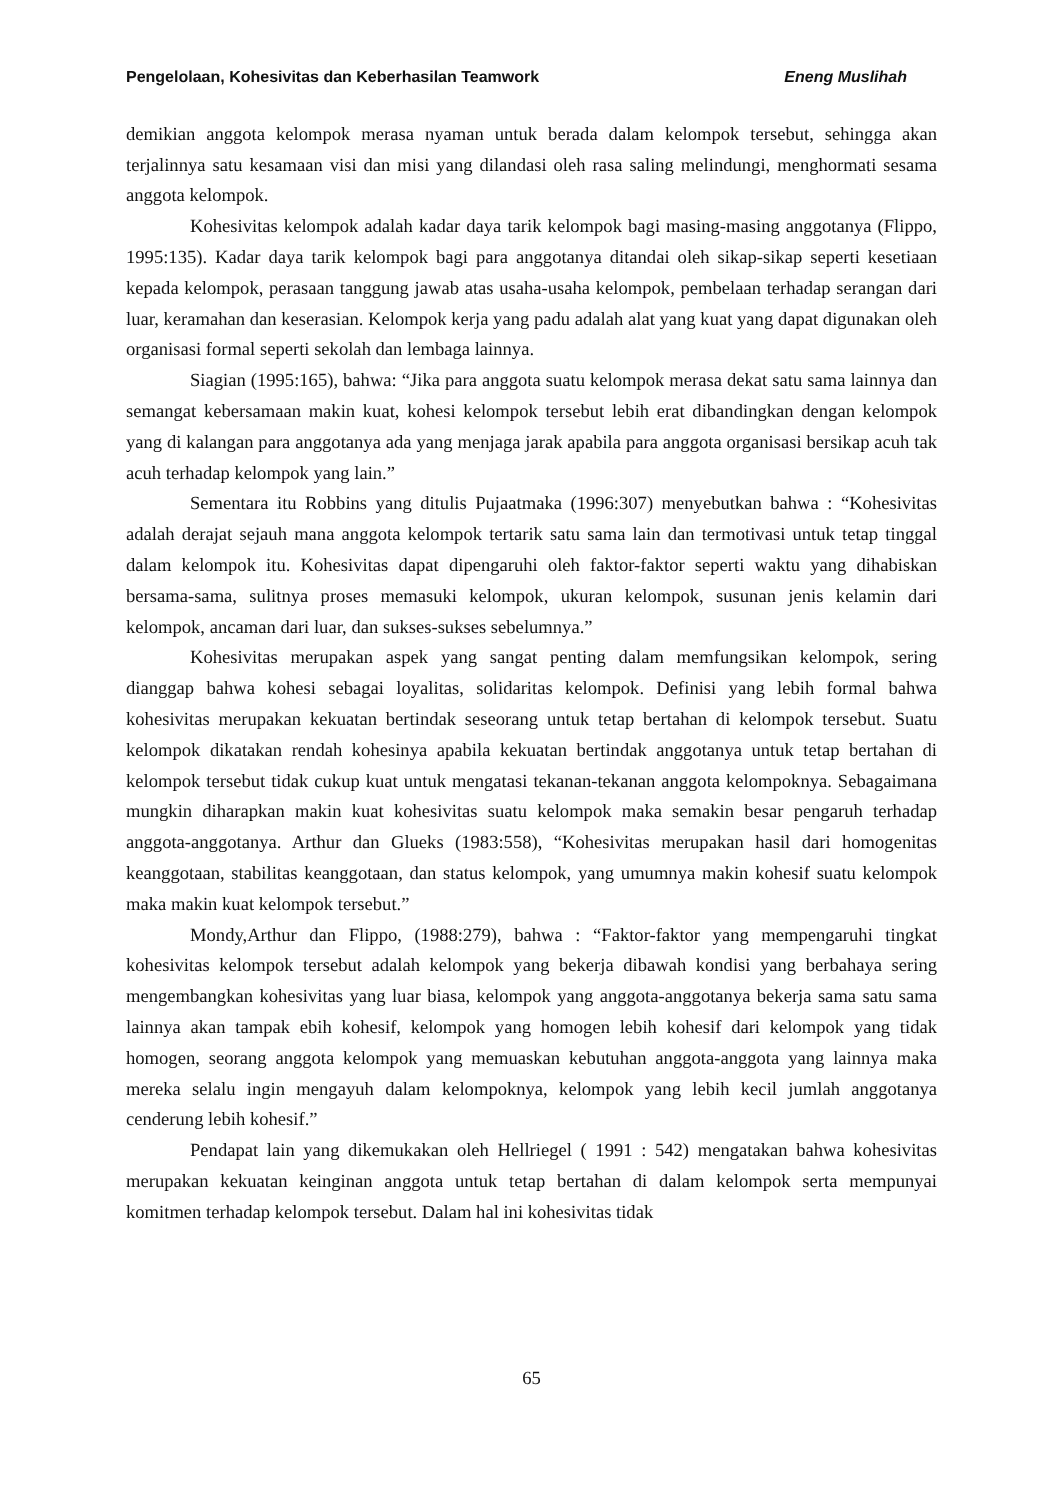Pengelolaan, Kohesivitas dan Keberhasilan Teamwork Eneng Muslihah
demikian anggota kelompok merasa nyaman untuk berada dalam kelompok tersebut, sehingga akan terjalinnya satu kesamaan visi dan misi yang dilandasi oleh rasa saling melindungi, menghormati sesama anggota kelompok.
Kohesivitas kelompok adalah kadar daya tarik kelompok bagi masing-masing anggotanya (Flippo, 1995:135). Kadar daya tarik kelompok bagi para anggotanya ditandai oleh sikap-sikap seperti kesetiaan kepada kelompok, perasaan tanggung jawab atas usaha-usaha kelompok, pembelaan terhadap serangan dari luar, keramahan dan keserasian. Kelompok kerja yang padu adalah alat yang kuat yang dapat digunakan oleh organisasi formal seperti sekolah dan lembaga lainnya.
Siagian (1995:165), bahwa: “Jika para anggota suatu kelompok merasa dekat satu sama lainnya dan semangat kebersamaan makin kuat, kohesi kelompok tersebut lebih erat dibandingkan dengan kelompok yang di kalangan para anggotanya ada yang menjaga jarak apabila para anggota organisasi bersikap acuh tak acuh terhadap kelompok yang lain.”
Sementara itu Robbins yang ditulis Pujaatmaka (1996:307) menyebutkan bahwa : “Kohesivitas adalah derajat sejauh mana anggota kelompok tertarik satu sama lain dan termotivasi untuk tetap tinggal dalam kelompok itu. Kohesivitas dapat dipengaruhi oleh faktor-faktor seperti waktu yang dihabiskan bersama-sama, sulitnya proses memasuki kelompok, ukuran kelompok, susunan jenis kelamin dari kelompok, ancaman dari luar, dan sukses-sukses sebelumnya.”
Kohesivitas merupakan aspek yang sangat penting dalam memfungsikan kelompok, sering dianggap bahwa kohesi sebagai loyalitas, solidaritas kelompok. Definisi yang lebih formal bahwa kohesivitas merupakan kekuatan bertindak seseorang untuk tetap bertahan di kelompok tersebut. Suatu kelompok dikatakan rendah kohesinya apabila kekuatan bertindak anggotanya untuk tetap bertahan di kelompok tersebut tidak cukup kuat untuk mengatasi tekanan-tekanan anggota kelompoknya. Sebagaimana mungkin diharapkan makin kuat kohesivitas suatu kelompok maka semakin besar pengaruh terhadap anggota-anggotanya. Arthur dan Glueks (1983:558), “Kohesivitas merupakan hasil dari homogenitas keanggotaan, stabilitas keanggotaan, dan status kelompok, yang umumnya makin kohesif suatu kelompok maka makin kuat kelompok tersebut.”
Mondy,Arthur dan Flippo, (1988:279), bahwa : “Faktor-faktor yang mempengaruhi tingkat kohesivitas kelompok tersebut adalah kelompok yang bekerja dibawah kondisi yang berbahaya sering mengembangkan kohesivitas yang luar biasa, kelompok yang anggota-anggotanya bekerja sama satu sama lainnya akan tampak ebih kohesif, kelompok yang homogen lebih kohesif dari kelompok yang tidak homogen, seorang anggota kelompok yang memuaskan kebutuhan anggota-anggota yang lainnya maka mereka selalu ingin mengayuh dalam kelompoknya, kelompok yang lebih kecil jumlah anggotanya cenderung lebih kohesif.”
Pendapat lain yang dikemukakan oleh Hellriegel ( 1991 : 542) mengatakan bahwa kohesivitas merupakan kekuatan keinginan anggota untuk tetap bertahan di dalam kelompok serta mempunyai komitmen terhadap kelompok tersebut. Dalam hal ini kohesivitas tidak
65